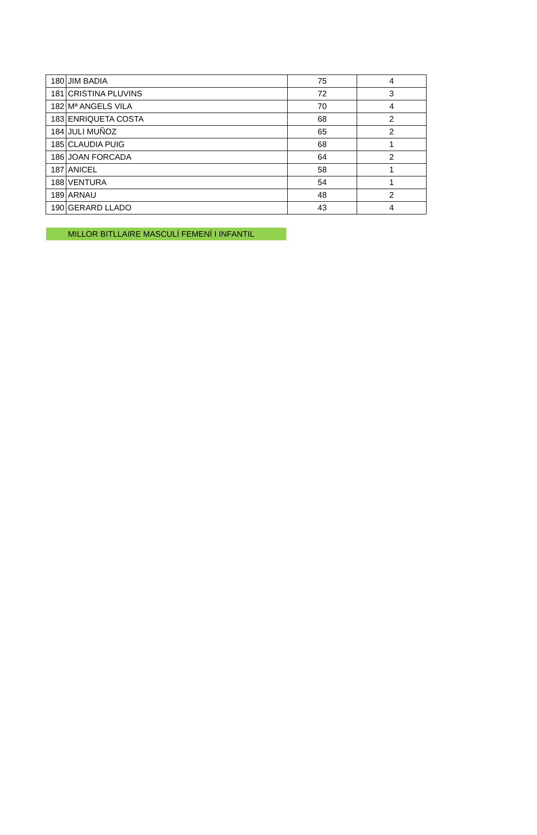| 180 | JIM BADIA | 75 | 4 |
| 181 | CRISTINA PLUVINS | 72 | 3 |
| 182 | Mª ANGELS VILA | 70 | 4 |
| 183 | ENRIQUETA COSTA | 68 | 2 |
| 184 | JULI MUÑOZ | 65 | 2 |
| 185 | CLAUDIA PUIG | 68 | 1 |
| 186 | JOAN FORCADA | 64 | 2 |
| 187 | ANICEL | 58 | 1 |
| 188 | VENTURA | 54 | 1 |
| 189 | ARNAU | 48 | 2 |
| 190 | GERARD LLADO | 43 | 4 |
MILLOR BITLLAIRE MASCULÍ FEMENÍ I INFANTIL